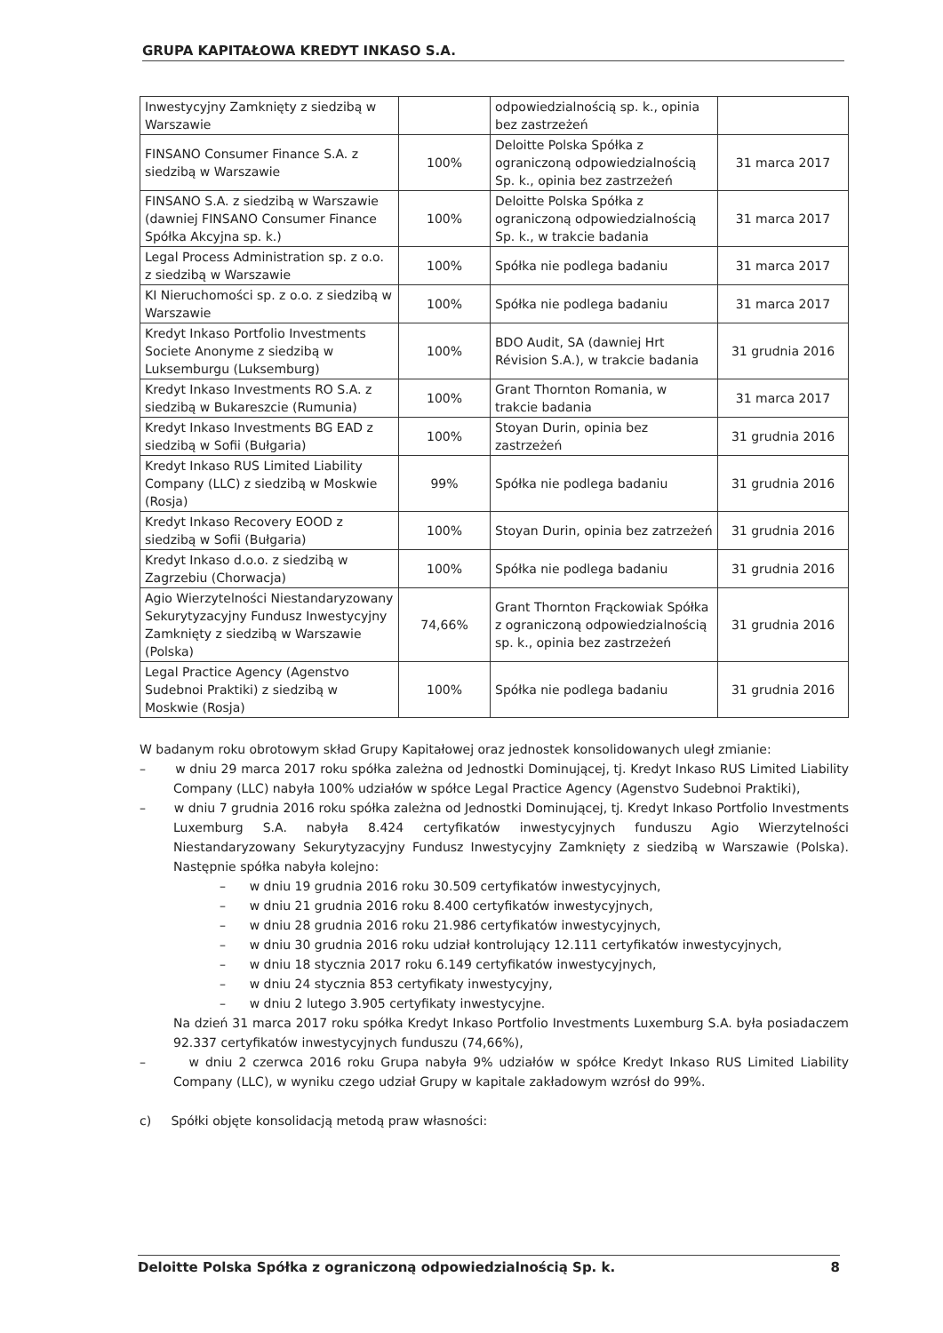GRUPA KAPITAŁOWA KREDYT INKASO S.A.
| Inwestycyjny Zamknięty z siedzibą w Warszawie | | odpowiedzialnością sp. k., opinia bez zastrzeżeń | |
| FINSANO Consumer Finance S.A. z siedzibą w Warszawie | 100% | Deloitte Polska Spółka z ograniczoną odpowiedzialnością Sp. k., opinia bez zastrzeżeń | 31 marca 2017 |
| FINSANO S.A. z siedzibą w Warszawie (dawniej FINSANO Consumer Finance Spółka Akcyjna sp. k.) | 100% | Deloitte Polska Spółka z ograniczoną odpowiedzialnością Sp. k., w trakcie badania | 31 marca 2017 |
| Legal Process Administration sp. z o.o. z siedzibą w Warszawie | 100% | Spółka nie podlega badaniu | 31 marca 2017 |
| KI Nieruchomości sp. z o.o. z siedzibą w Warszawie | 100% | Spółka nie podlega badaniu | 31 marca 2017 |
| Kredyt Inkaso Portfolio Investments Societe Anonyme z siedzibą w Luksemburgu (Luksemburg) | 100% | BDO Audit, SA (dawniej Hrt Révision S.A.), w trakcie badania | 31 grudnia 2016 |
| Kredyt Inkaso Investments RO S.A. z siedzibą w Bukareszcie (Rumunia) | 100% | Grant Thornton Romania, w trakcie badania | 31 marca 2017 |
| Kredyt Inkaso Investments BG EAD z siedzibą w Sofii (Bułgaria) | 100% | Stoyan Durin, opinia bez zastrzeżeń | 31 grudnia 2016 |
| Kredyt Inkaso RUS Limited Liability Company (LLC) z siedzibą w Moskwie (Rosja) | 99% | Spółka nie podlega badaniu | 31 grudnia 2016 |
| Kredyt Inkaso Recovery EOOD z siedzibą w Sofii (Bułgaria) | 100% | Stoyan Durin, opinia bez zatrzeżeń | 31 grudnia 2016 |
| Kredyt Inkaso d.o.o. z siedzibą w Zagrzebiu (Chorwacja) | 100% | Spółka nie podlega badaniu | 31 grudnia 2016 |
| Agio Wierzytelności Niestandaryzowany Sekurytyzacyjny Fundusz Inwestycyjny Zamknięty z siedzibą w Warszawie (Polska) | 74,66% | Grant Thornton Frąckowiak Spółka z ograniczoną odpowiedzialnością sp. k., opinia bez zastrzeżeń | 31 grudnia 2016 |
| Legal Practice Agency (Agenstvo Sudebnoi Praktiki) z siedzibą w Moskwie (Rosja) | 100% | Spółka nie podlega badaniu | 31 grudnia 2016 |
W badanym roku obrotowym skład Grupy Kapitałowej oraz jednostek konsolidowanych uległ zmianie:
– w dniu 29 marca 2017 roku spółka zależna od Jednostki Dominującej, tj. Kredyt Inkaso RUS Limited Liability Company (LLC) nabyła 100% udziałów w spółce Legal Practice Agency (Agenstvo Sudebnoi Praktiki),
– w dniu 7 grudnia 2016 roku spółka zależna od Jednostki Dominującej, tj. Kredyt Inkaso Portfolio Investments Luxemburg S.A. nabyła 8.424 certyfikatów inwestycyjnych funduszu Agio Wierzytelności Niestandaryzowany Sekurytyzacyjny Fundusz Inwestycyjny Zamknięty z siedzibą w Warszawie (Polska). Następnie spółka nabyła kolejno:
– w dniu 19 grudnia 2016 roku 30.509 certyfikatów inwestycyjnych,
– w dniu 21 grudnia 2016 roku 8.400 certyfikatów inwestycyjnych,
– w dniu 28 grudnia 2016 roku 21.986 certyfikatów inwestycyjnych,
– w dniu 30 grudnia 2016 roku udział kontrolujący 12.111 certyfikatów inwestycyjnych,
– w dniu 18 stycznia 2017 roku 6.149 certyfikatów inwestycyjnych,
– w dniu 24 stycznia 853 certyfikaty inwestycyjny,
– w dniu 2 lutego 3.905 certyfikaty inwestycyjne.
Na dzień 31 marca 2017 roku spółka Kredyt Inkaso Portfolio Investments Luxemburg S.A. była posiadaczem 92.337 certyfikatów inwestycyjnych funduszu (74,66%),
– w dniu 2 czerwca 2016 roku Grupa nabyła 9% udziałów w spółce Kredyt Inkaso RUS Limited Liability Company (LLC), w wyniku czego udział Grupy w kapitale zakładowym wzrósł do 99%.
c) Spółki objęte konsolidacją metodą praw własności:
Deloitte Polska Spółka z ograniczoną odpowiedzialnością Sp. k. 8